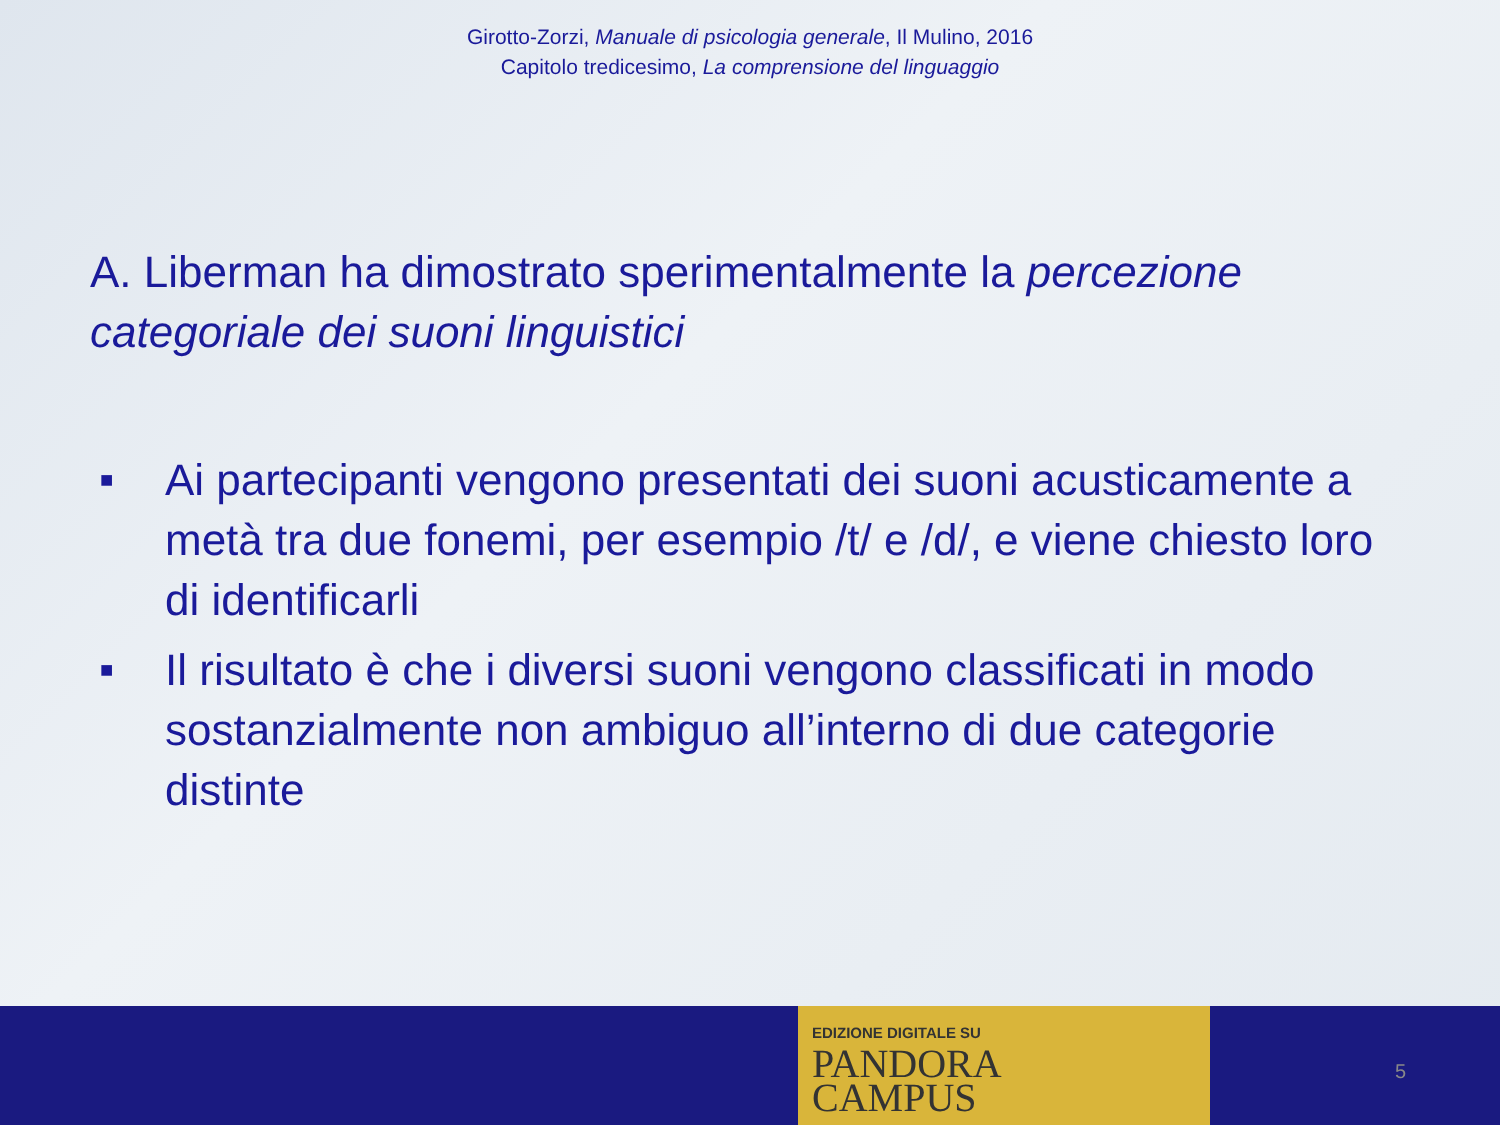Girotto-Zorzi, Manuale di psicologia generale, Il Mulino, 2016
Capitolo tredicesimo, La comprensione del linguaggio
A. Liberman ha dimostrato sperimentalmente la percezione categoriale dei suoni linguistici
■ Ai partecipanti vengono presentati dei suoni acusticamente a metà tra due fonemi, per esempio /t/ e /d/, e viene chiesto loro di identificarli
■ Il risultato è che i diversi suoni vengono classificati in modo sostanzialmente non ambiguo all’interno di due categorie distinte
EDIZIONE DIGITALE SU
PANDORA
CAMPUS
5